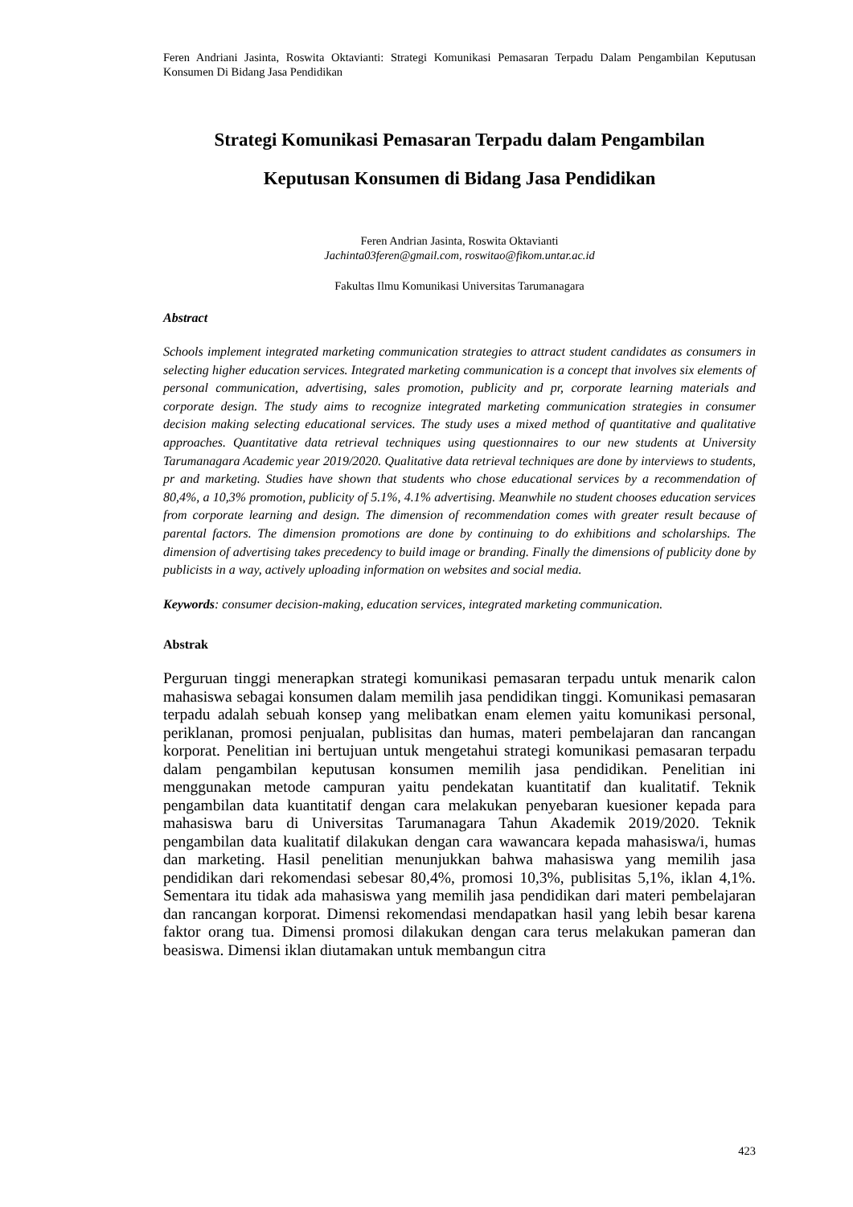Feren Andriani Jasinta, Roswita Oktavianti: Strategi Komunikasi Pemasaran Terpadu Dalam Pengambilan Keputusan Konsumen Di Bidang Jasa Pendidikan
Strategi Komunikasi Pemasaran Terpadu dalam Pengambilan
Keputusan Konsumen di Bidang Jasa Pendidikan
Feren Andrian Jasinta, Roswita Oktavianti
Jachinta03feren@gmail.com, roswitao@fikom.untar.ac.id
Fakultas Ilmu Komunikasi Universitas Tarumanagara
Abstract
Schools implement integrated marketing communication strategies to attract student candidates as consumers in selecting higher education services. Integrated marketing communication is a concept that involves six elements of personal communication, advertising, sales promotion, publicity and pr, corporate learning materials and corporate design. The study aims to recognize integrated marketing communication strategies in consumer decision making selecting educational services. The study uses a mixed method of quantitative and qualitative approaches. Quantitative data retrieval techniques using questionnaires to our new students at University Tarumanagara Academic year 2019/2020. Qualitative data retrieval techniques are done by interviews to students, pr and marketing. Studies have shown that students who chose educational services by a recommendation of 80,4%, a 10,3% promotion, publicity of 5.1%, 4.1% advertising. Meanwhile no student chooses education services from corporate learning and design. The dimension of recommendation comes with greater result because of parental factors. The dimension promotions are done by continuing to do exhibitions and scholarships. The dimension of advertising takes precedency to build image or branding. Finally the dimensions of publicity done by publicists in a way, actively uploading information on websites and social media.
Keywords: consumer decision-making, education services, integrated marketing communication.
Abstrak
Perguruan tinggi menerapkan strategi komunikasi pemasaran terpadu untuk menarik calon mahasiswa sebagai konsumen dalam memilih jasa pendidikan tinggi. Komunikasi pemasaran terpadu adalah sebuah konsep yang melibatkan enam elemen yaitu komunikasi personal, periklanan, promosi penjualan, publisitas dan humas, materi pembelajaran dan rancangan korporat. Penelitian ini bertujuan untuk mengetahui strategi komunikasi pemasaran terpadu dalam pengambilan keputusan konsumen memilih jasa pendidikan. Penelitian ini menggunakan metode campuran yaitu pendekatan kuantitatif dan kualitatif. Teknik pengambilan data kuantitatif dengan cara melakukan penyebaran kuesioner kepada para mahasiswa baru di Universitas Tarumanagara Tahun Akademik 2019/2020. Teknik pengambilan data kualitatif dilakukan dengan cara wawancara kepada mahasiswa/i, humas dan marketing. Hasil penelitian menunjukkan bahwa mahasiswa yang memilih jasa pendidikan dari rekomendasi sebesar 80,4%, promosi 10,3%, publisitas 5,1%, iklan 4,1%. Sementara itu tidak ada mahasiswa yang memilih jasa pendidikan dari materi pembelajaran dan rancangan korporat. Dimensi rekomendasi mendapatkan hasil yang lebih besar karena faktor orang tua. Dimensi promosi dilakukan dengan cara terus melakukan pameran dan beasiswa. Dimensi iklan diutamakan untuk membangun citra
423